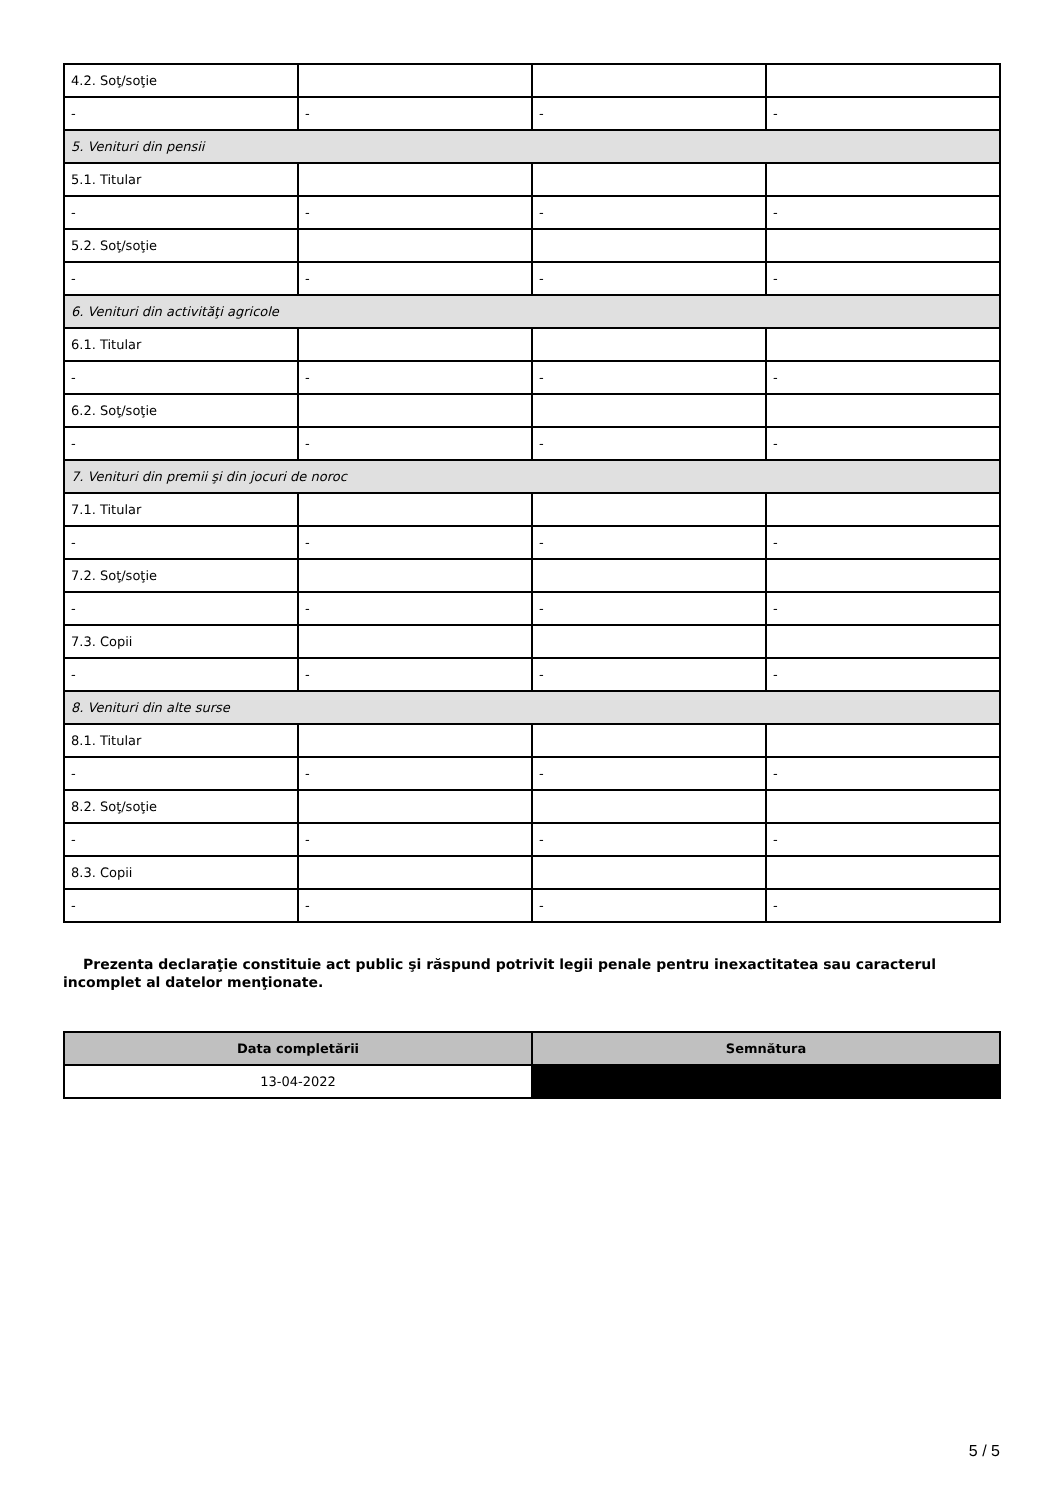| 4.2. Soţ/soţie | | | |
| - | - | - | - |
| 5. Venituri din pensii | | | |
| 5.1. Titular | | | |
| - | - | - | - |
| 5.2. Soţ/soţie | | | |
| - | - | - | - |
| 6. Venituri din activităţi agricole | | | |
| 6.1. Titular | | | |
| - | - | - | - |
| 6.2. Soţ/soţie | | | |
| - | - | - | - |
| 7. Venituri din premii şi din jocuri de noroc | | | |
| 7.1. Titular | | | |
| - | - | - | - |
| 7.2. Soţ/soţie | | | |
| - | - | - | - |
| 7.3. Copii | | | |
| - | - | - | - |
| 8. Venituri din alte surse | | | |
| 8.1. Titular | | | |
| - | - | - | - |
| 8.2. Soţ/soţie | | | |
| - | - | - | - |
| 8.3. Copii | | | |
| - | - | - | - |
Prezenta declaraţie constituie act public şi răspund potrivit legii penale pentru inexactitatea sau caracterul incomplet al datelor menţionate.
| Data completării | Semnătura |
| --- | --- |
| 13-04-2022 | |
5 / 5